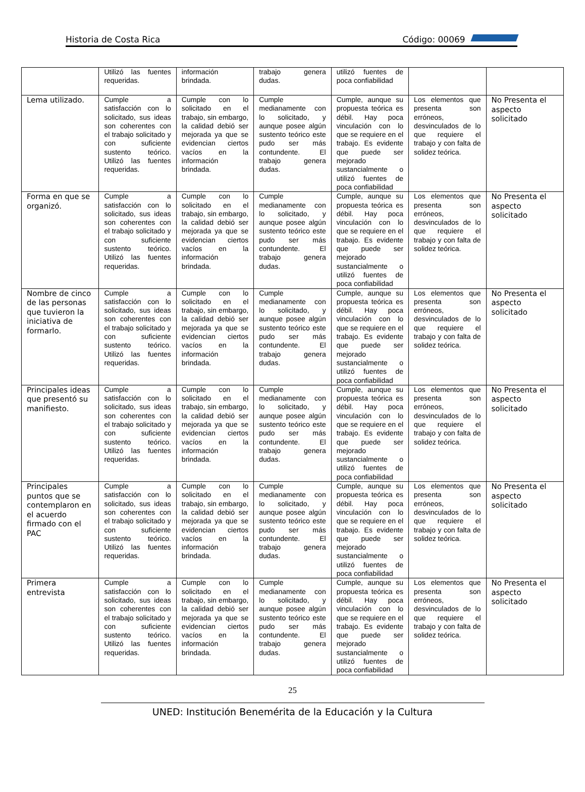Historia de Costa Rica Código: 00069
| | Utilizó las fuentes requeridas. | información brindada. | trabajo genera dudas. | utilizó fuentes de poca confiabilidad | | |
| Lema utilizado. | Cumple a satisfacción con lo solicitado, sus ideas son coherentes con el trabajo solicitado y con suficiente sustento teórico. Utilizó las fuentes requeridas. | Cumple con lo solicitado en el trabajo, sin embargo, la calidad debió ser mejorada ya que se evidencian ciertos vacíos en la información brindada. | Cumple medianamente con lo solicitado, y aunque posee algún sustento teórico este pudo ser más contundente. El trabajo genera dudas. | Cumple, aunque su propuesta teórica es débil. Hay poca vinculación con lo que se requiere en el trabajo. Es evidente que puede ser mejorado sustancialmente o utilizó fuentes de poca confiabilidad | Los elementos que presenta son erróneos, desvinculados de lo que requiere el trabajo y con falta de solidez teórica. | No Presenta el aspecto solicitado |
| Forma en que se organizó. | Cumple a satisfacción con lo solicitado, sus ideas son coherentes con el trabajo solicitado y con suficiente sustento teórico. Utilizó las fuentes requeridas. | Cumple con lo solicitado en el trabajo, sin embargo, la calidad debió ser mejorada ya que se evidencian ciertos vacíos en la información brindada. | Cumple medianamente con lo solicitado, y aunque posee algún sustento teórico este pudo ser más contundente. El trabajo genera dudas. | Cumple, aunque su propuesta teórica es débil. Hay poca vinculación con lo que se requiere en el trabajo. Es evidente que puede ser mejorado sustancialmente o utilizó fuentes de poca confiabilidad | Los elementos que presenta son erróneos, desvinculados de lo que requiere el trabajo y con falta de solidez teórica. | No Presenta el aspecto solicitado |
| Nombre de cinco de las personas que tuvieron la iniciativa de formarlo. | Cumple a satisfacción con lo solicitado, sus ideas son coherentes con el trabajo solicitado y con suficiente sustento teórico. Utilizó las fuentes requeridas. | Cumple con lo solicitado en el trabajo, sin embargo, la calidad debió ser mejorada ya que se evidencian ciertos vacíos en la información brindada. | Cumple medianamente con lo solicitado, y aunque posee algún sustento teórico este pudo ser más contundente. El trabajo genera dudas. | Cumple, aunque su propuesta teórica es débil. Hay poca vinculación con lo que se requiere en el trabajo. Es evidente que puede ser mejorado sustancialmente o utilizó fuentes de poca confiabilidad | Los elementos que presenta son erróneos, desvinculados de lo que requiere el trabajo y con falta de solidez teórica. | No Presenta el aspecto solicitado |
| Principales ideas que presentó su manifiesto. | Cumple a satisfacción con lo solicitado, sus ideas son coherentes con el trabajo solicitado y con suficiente sustento teórico. Utilizó las fuentes requeridas. | Cumple con lo solicitado en el trabajo, sin embargo, la calidad debió ser mejorada ya que se evidencian ciertos vacíos en la información brindada. | Cumple medianamente con lo solicitado, y aunque posee algún sustento teórico este pudo ser más contundente. El trabajo genera dudas. | Cumple, aunque su propuesta teórica es débil. Hay poca vinculación con lo que se requiere en el trabajo. Es evidente que puede ser mejorado sustancialmente o utilizó fuentes de poca confiabilidad | Los elementos que presenta son erróneos, desvinculados de lo que requiere el trabajo y con falta de solidez teórica. | No Presenta el aspecto solicitado |
| Principales puntos que se contemplaron en el acuerdo firmado con el PAC | Cumple a satisfacción con lo solicitado, sus ideas son coherentes con el trabajo solicitado y con suficiente sustento teórico. Utilizó las fuentes requeridas. | Cumple con lo solicitado en el trabajo, sin embargo, la calidad debió ser mejorada ya que se evidencian ciertos vacíos en la información brindada. | Cumple medianamente con lo solicitado, y aunque posee algún sustento teórico este pudo ser más contundente. El trabajo genera dudas. | Cumple, aunque su propuesta teórica es débil. Hay poca vinculación con lo que se requiere en el trabajo. Es evidente que puede ser mejorado sustancialmente o utilizó fuentes de poca confiabilidad | Los elementos que presenta son erróneos, desvinculados de lo que requiere el trabajo y con falta de solidez teórica. | No Presenta el aspecto solicitado |
| Primera entrevista | Cumple a satisfacción con lo solicitado, sus ideas son coherentes con el trabajo solicitado y con suficiente sustento teórico. Utilizó las fuentes requeridas. | Cumple con lo solicitado en el trabajo, sin embargo, la calidad debió ser mejorada ya que se evidencian ciertos vacíos en la información brindada. | Cumple medianamente con lo solicitado, y aunque posee algún sustento teórico este pudo ser más contundente. El trabajo genera dudas. | Cumple, aunque su propuesta teórica es débil. Hay poca vinculación con lo que se requiere en el trabajo. Es evidente que puede ser mejorado sustancialmente o utilizó fuentes de poca confiabilidad | Los elementos que presenta son erróneos, desvinculados de lo que requiere el trabajo y con falta de solidez teórica. | No Presenta el aspecto solicitado |
25
UNED: Institución Benemérita de la Educación y la Cultura